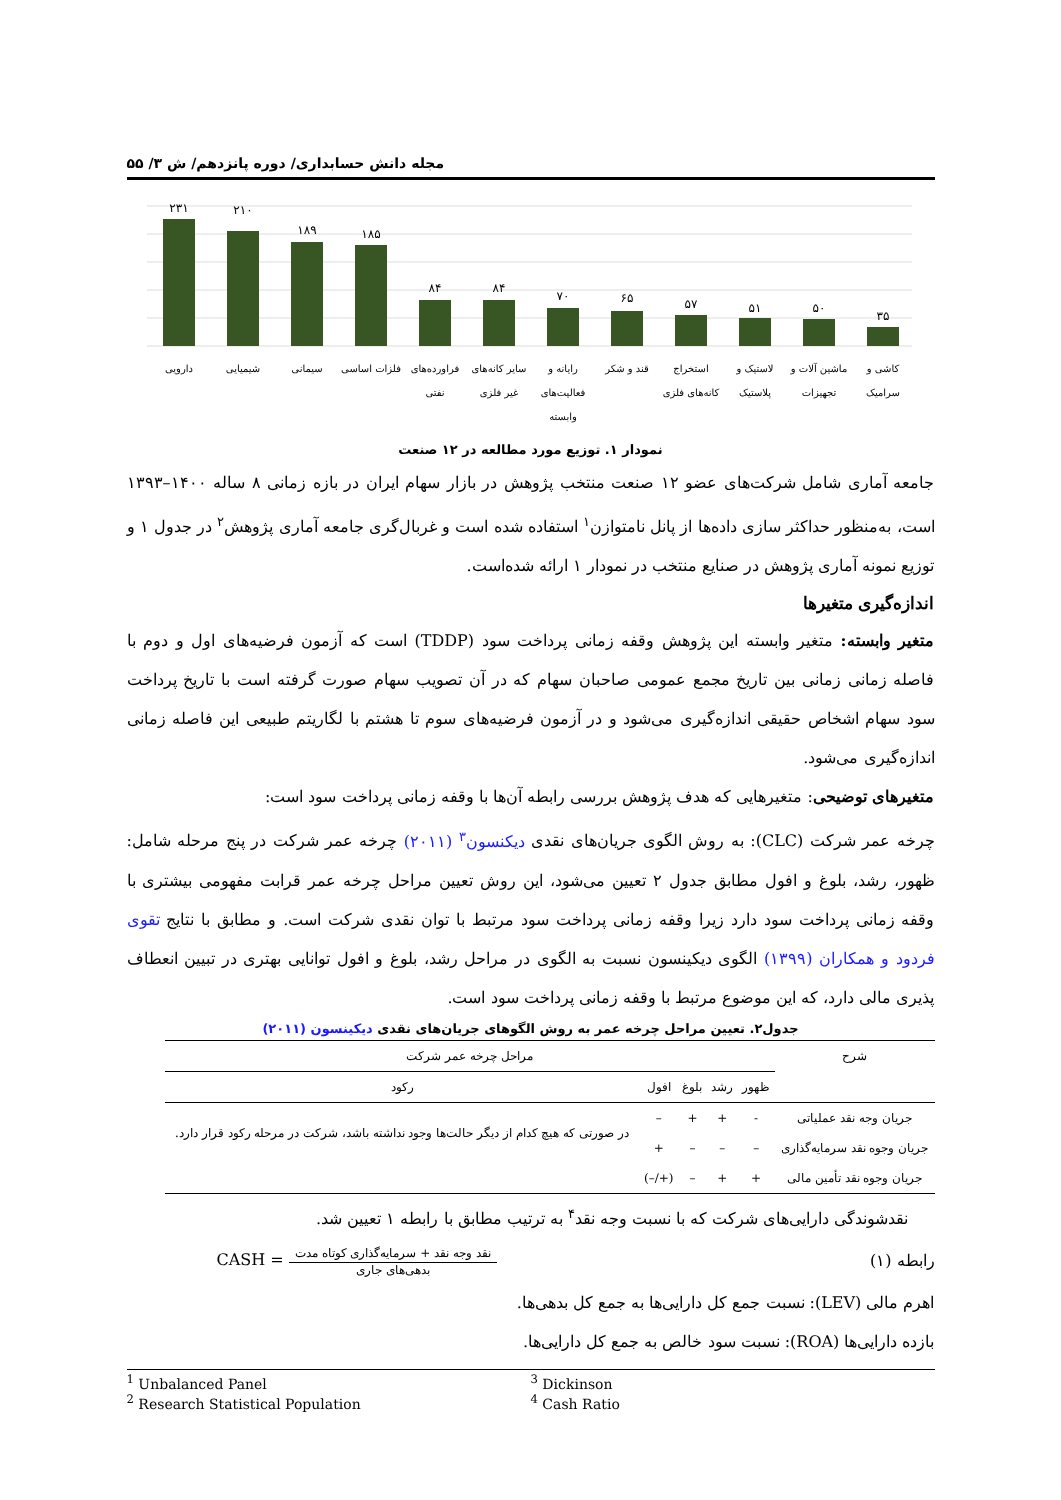مجله دانش حسابداری/ دوره پانزدهم/ ش ۳/ ۵۵
۲۳۱
۲۱۰
۱۸۹
۱۸۵
۸۴
۸۴
۷۰
۶۵
۵۷
۵۱
۵۰
۳۵
دارویی
شیمیایی
سیمانی
فلزات اساسی
فراورده‌های
نفتی
سایر کانه‌های
غیر فلزی
رایانه و
فعالیت‌های
وابسته
قند و شکر
استخراج
کانه‌های فلزی
لاستیک و
پلاستیک
ماشین آلات و
تجهیزات
کاشی و
سرامیک
نمودار ۱. توزیع مورد مطالعه در ۱۲ صنعت
جامعه آماری شامل شرکت‌های عضو ۱۲ صنعت منتخب پژوهش در بازار سهام ایران در بازه زمانی ۸ ساله ۱۴۰۰–۱۳۹۳ است، به‌منظور حداکثر سازی داده‌ها از پانل نامتوازن<sup>۱</sup> استفاده شده است و غربال‌گری جامعه آماری پژوهش<sup>۲</sup> در جدول ۱ و توزیع نمونه آماری پژوهش در صنایع منتخب در نمودار ۱ ارائه شده‌است.
اندازه‌گیری متغیرها
متغیر وابسته: متغیر وابسته این پژوهش وقفه زمانی پرداخت سود (TDDP) است که آزمون فرضیه‌های اول و دوم با فاصله زمانی زمانی بین تاریخ مجمع عمومی صاحبان سهام که در آن تصویب سهام صورت گرفته است با تاریخ پرداخت سود سهام اشخاص حقیقی اندازه‌گیری می‌شود و در آزمون فرضیه‌های سوم تا هشتم با لگاریتم طبیعی این فاصله زمانی اندازه‌گیری می‌شود.
متغیرهای توضیحی: متغیرهایی که هدف پژوهش بررسی رابطه آن‌ها با وقفه زمانی پرداخت سود است:
چرخه عمر شرکت (CLC): به روش الگوی جریان‌های نقدی دیکنسون<sup>۳</sup> (۲۰۱۱) چرخه عمر شرکت در پنج مرحله شامل: ظهور، رشد، بلوغ و افول مطابق جدول ۲ تعیین می‌شود، این روش تعیین مراحل چرخه عمر قرابت مفهومی بیشتری با وقفه زمانی پرداخت سود دارد زیرا وقفه زمانی پرداخت سود مرتبط با توان نقدی شرکت است. و مطابق با نتایج تقوی فردود و همکاران (۱۳۹۹) الگوی دیکینسون نسبت به الگوی در مراحل رشد، بلوغ و افول توانایی بهتری در تبیین انعطاف پذیری مالی دارد، که این موضوع مرتبط با وقفه زمانی پرداخت سود است.
جدول۲. تعیین مراحل چرخه عمر به روش الگوهای جریان‌های نقدی دیکینسون (۲۰۱۱)
| شرح | مراحل چرخه عمر شرکت | | | | |
| --- | --- | --- | --- | --- | --- |
| | ظهور | رشد | بلوغ | افول | رکود |
| جریان وجه نقد عملیاتی | - | + | + | – | در صورتی که هیچ کدام از دیگر حالت‌ها وجود نداشته باشد، شرکت در مرحله رکود قرار دارد. |
| جریان وجوه نقد سرمایه‌گذاری | – | – | – | + | |
| جریان وجوه نقد تأمین مالی | + | + | – | (+/–) | |
نقدشوندگی دارایی‌های شرکت که با نسبت وجه نقد<sup>۴</sup> به ترتیب مطابق با رابطه ۱ تعیین شد.
رابطه (۱) CASH =
نقد وجه نقد + سرمایه‌گذاری کوتاه مدت
بدهی‌های جاری
اهرم مالی (LEV): نسبت جمع کل دارایی‌ها به جمع کل بدهی‌ها.
بازده دارایی‌ها (ROA): نسبت سود خالص به جمع کل دارایی‌ها.
<sup>1</sup> Unbalanced Panel
<sup>2</sup> Research Statistical Population
<sup>3</sup> Dickinson
<sup>4</sup> Cash Ratio